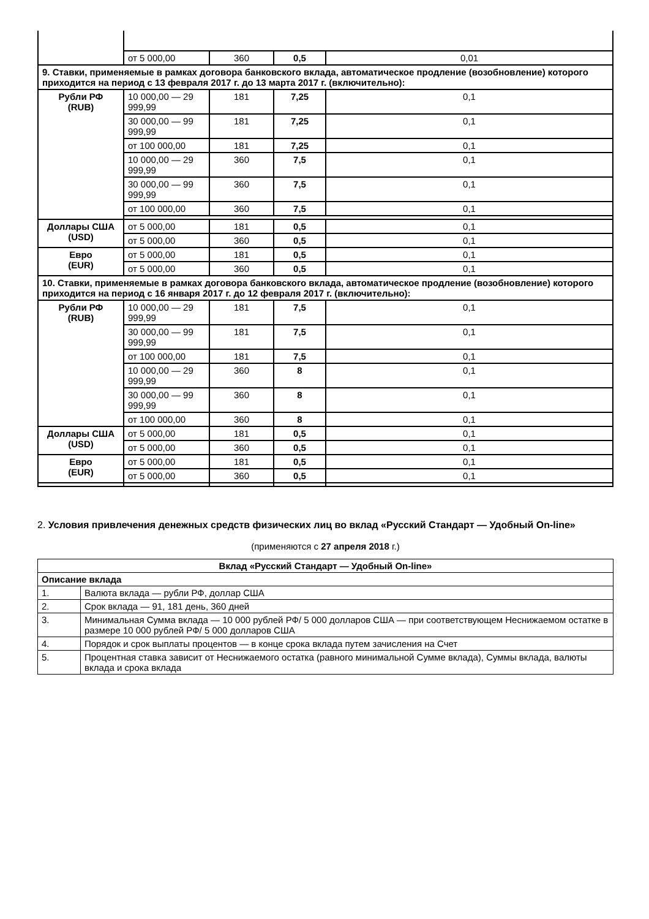| | от 5 000,00 | 360 | 0,5 | 0,01 |
| 9. Ставки, применяемые в рамках договора банковского вклада, автоматическое продление (возобновление) которого приходится на период с 13 февраля 2017 г. до 13 марта 2017 г. (включительно): | | | | |
| Рубли РФ (RUB) | 10 000,00 — 29 999,99 | 181 | 7,25 | 0,1 |
| | 30 000,00 — 99 999,99 | 181 | 7,25 | 0,1 |
| | от 100 000,00 | 181 | 7,25 | 0,1 |
| | 10 000,00 — 29 999,99 | 360 | 7,5 | 0,1 |
| | 30 000,00 — 99 999,99 | 360 | 7,5 | 0,1 |
| | от 100 000,00 | 360 | 7,5 | 0,1 |
| Доллары США (USD) | от 5 000,00 | 181 | 0,5 | 0,1 |
| | от 5 000,00 | 360 | 0,5 | 0,1 |
| Евро (EUR) | от 5 000,00 | 181 | 0,5 | 0,1 |
| | от 5 000,00 | 360 | 0,5 | 0,1 |
| 10. Ставки, применяемые в рамках договора банковского вклада, автоматическое продление (возобновление) которого приходится на период с 16 января 2017 г. до 12 февраля 2017 г. (включительно): | | | | |
| Рубли РФ (RUB) | 10 000,00 — 29 999,99 | 181 | 7,5 | 0,1 |
| | 30 000,00 — 99 999,99 | 181 | 7,5 | 0,1 |
| | от 100 000,00 | 181 | 7,5 | 0,1 |
| | 10 000,00 — 29 999,99 | 360 | 8 | 0,1 |
| | 30 000,00 — 99 999,99 | 360 | 8 | 0,1 |
| | от 100 000,00 | 360 | 8 | 0,1 |
| Доллары США (USD) | от 5 000,00 | 181 | 0,5 | 0,1 |
| | от 5 000,00 | 360 | 0,5 | 0,1 |
| Евро (EUR) | от 5 000,00 | 181 | 0,5 | 0,1 |
| | от 5 000,00 | 360 | 0,5 | 0,1 |
2. Условия привлечения денежных средств физических лиц во вклад «Русский Стандарт — Удобный On-line»
(применяются с 27 апреля 2018 г.)
| Вклад «Русский Стандарт — Удобный On-line» | |
| Описание вклада | |
| 1. | Валюта вклада — рубли РФ, доллар США |
| 2. | Срок вклада — 91, 181 день, 360 дней |
| 3. | Минимальная Сумма вклада — 10 000 рублей РФ/ 5 000 долларов США — при соответствующем Неснижаемом остатке в размере 10 000 рублей РФ/ 5 000 долларов США |
| 4. | Порядок и срок выплаты процентов — в конце срока вклада путем зачисления на Счет |
| 5. | Процентная ставка зависит от Неснижаемого остатка (равного минимальной Сумме вклада), Суммы вклада, валюты вклада и срока вклада |